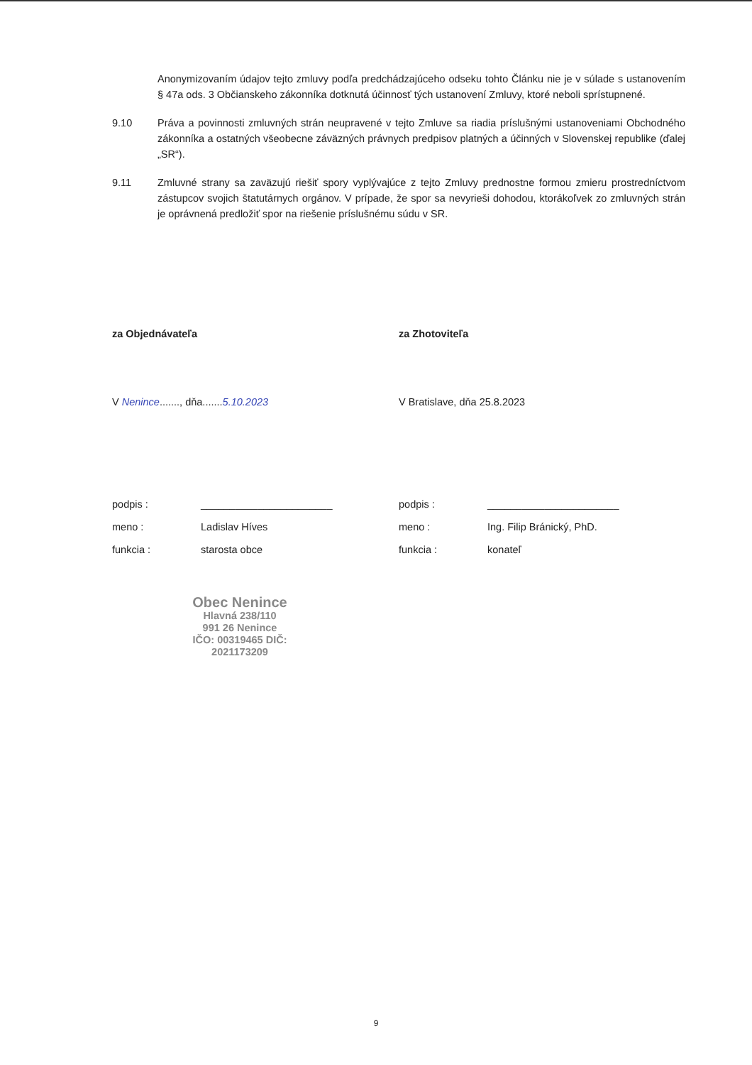Anonymizovaním údajov tejto zmluvy podľa predchádzajúceho odseku tohto Článku nie je v súlade s ustanovením § 47a ods. 3 Občianskeho zákonníka dotknutá účinnosť tých ustanovení Zmluvy, ktoré neboli sprístupnené.
9.10 Práva a povinnosti zmluvných strán neupravené v tejto Zmluve sa riadia príslušnými ustanoveniami Obchodného zákonníka a ostatných všeobecne záväzných právnych predpisov platných a účinných v Slovenskej republike (ďalej „SR“).
9.11 Zmluvné strany sa zaväzujú riešiť spory vyplývajúce z tejto Zmluvy prednostne formou zmieru prostredníctvom zástupcov svojich štatutárnych orgánov. V prípade, že spor sa nevyrieši dohodou, ktorákoľvek zo zmluvných strán je oprávnená predložiť spor na riešenie príslušnému súdu v SR.
za Objednávateľa
V Nenince......., dňa.......5.10.2023
podpis : _______________________
meno : Ladislav Híves
funkcia : starosta obce
Obec Nenince
Hlavná 238/110
991 26 Nenince
IČO: 00319465 DIČ: 2021173209
za Zhotoviteľa
V Bratislave, dňa 25.8.2023
podpis : _______________________
meno : Ing. Filip Bránický, PhD.
funkcia : konateľ
9